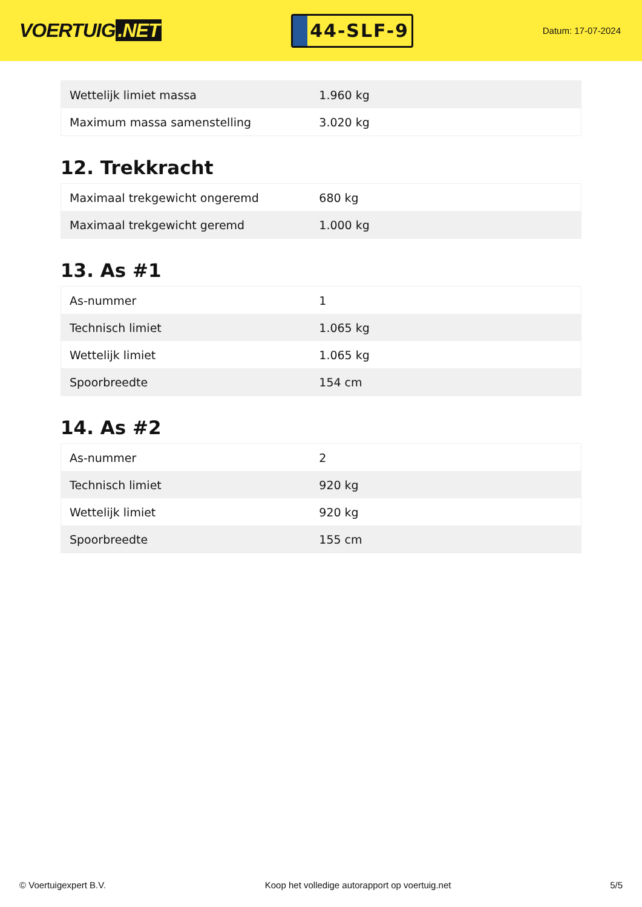VOERTUIG.NET
44-SLF-9
Datum: 17-07-2024
| Wettelijk limiet massa | 1.960 kg |
| Maximum massa samenstelling | 3.020 kg |
12. Trekkracht
| Maximaal trekgewicht ongeremd | 680 kg |
| Maximaal trekgewicht geremd | 1.000 kg |
13. As #1
| As-nummer | 1 |
| Technisch limiet | 1.065 kg |
| Wettelijk limiet | 1.065 kg |
| Spoorbreedte | 154 cm |
14. As #2
| As-nummer | 2 |
| Technisch limiet | 920 kg |
| Wettelijk limiet | 920 kg |
| Spoorbreedte | 155 cm |
© Voertuigexpert B.V. Koop het volledige autorapport op voertuig.net 5/5